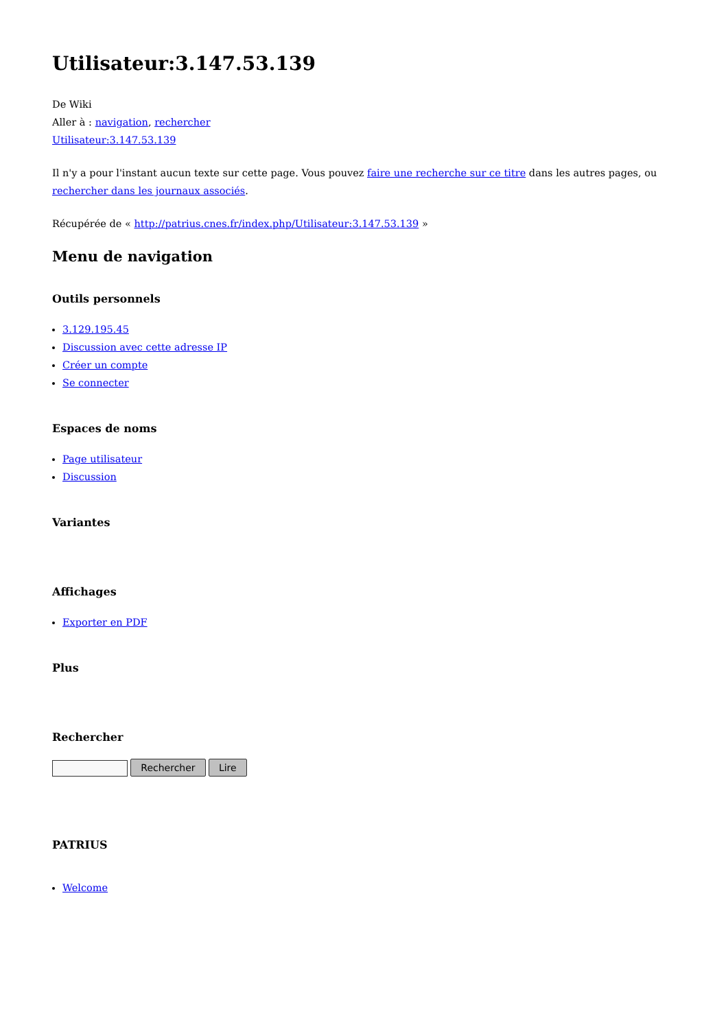Utilisateur:3.147.53.139
De Wiki
Aller à : navigation, rechercher
Utilisateur:3.147.53.139
Il n'y a pour l'instant aucun texte sur cette page. Vous pouvez faire une recherche sur ce titre dans les autres pages, ou rechercher dans les journaux associés.
Récupérée de « http://patrius.cnes.fr/index.php/Utilisateur:3.147.53.139 »
Menu de navigation
Outils personnels
3.129.195.45
Discussion avec cette adresse IP
Créer un compte
Se connecter
Espaces de noms
Page utilisateur
Discussion
Variantes
Affichages
Exporter en PDF
Plus
Rechercher
Rechercher Lire
PATRIUS
Welcome